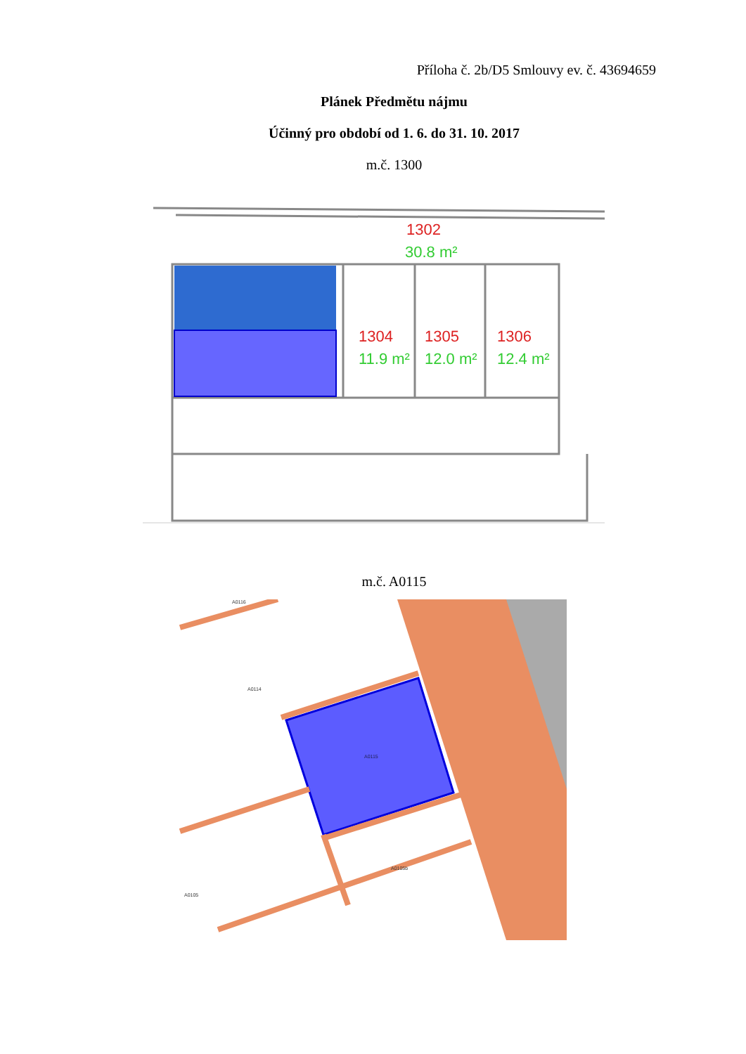Příloha č. 2b/D5 Smlouvy ev. č. 43694659
Plánek Předmětu nájmu
Účinný pro období od 1. 6. do 31. 10. 2017
m.č. 1300
1302
30.8 m²
1304
11.9 m²
1305
12.0 m²
1306
12.4 m²
m.č. A0115
A0116
A0114
A0115
A0105b
A0105